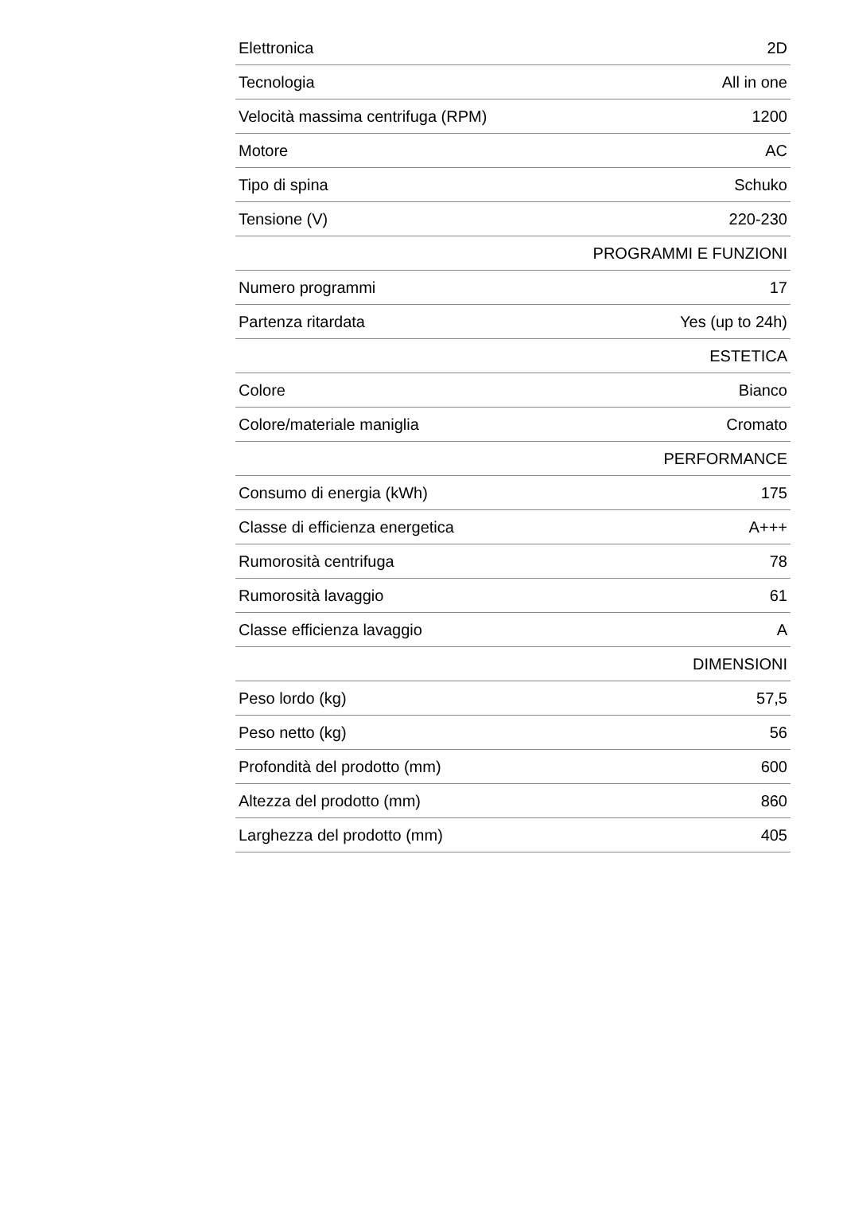| Elettronica | 2D |
| Tecnologia | All in one |
| Velocità massima centrifuga (RPM) | 1200 |
| Motore | AC |
| Tipo di spina | Schuko |
| Tensione (V) | 220-230 |
| | PROGRAMMI E FUNZIONI |
| Numero programmi | 17 |
| Partenza ritardata | Yes (up to 24h) |
| | ESTETICA |
| Colore | Bianco |
| Colore/materiale maniglia | Cromato |
| | PERFORMANCE |
| Consumo di energia (kWh) | 175 |
| Classe di efficienza energetica | A+++ |
| Rumorosità centrifuga | 78 |
| Rumorosità lavaggio | 61 |
| Classe efficienza lavaggio | A |
| | DIMENSIONI |
| Peso lordo (kg) | 57,5 |
| Peso netto (kg) | 56 |
| Profondità del prodotto (mm) | 600 |
| Altezza del prodotto (mm) | 860 |
| Larghezza del prodotto (mm) | 405 |